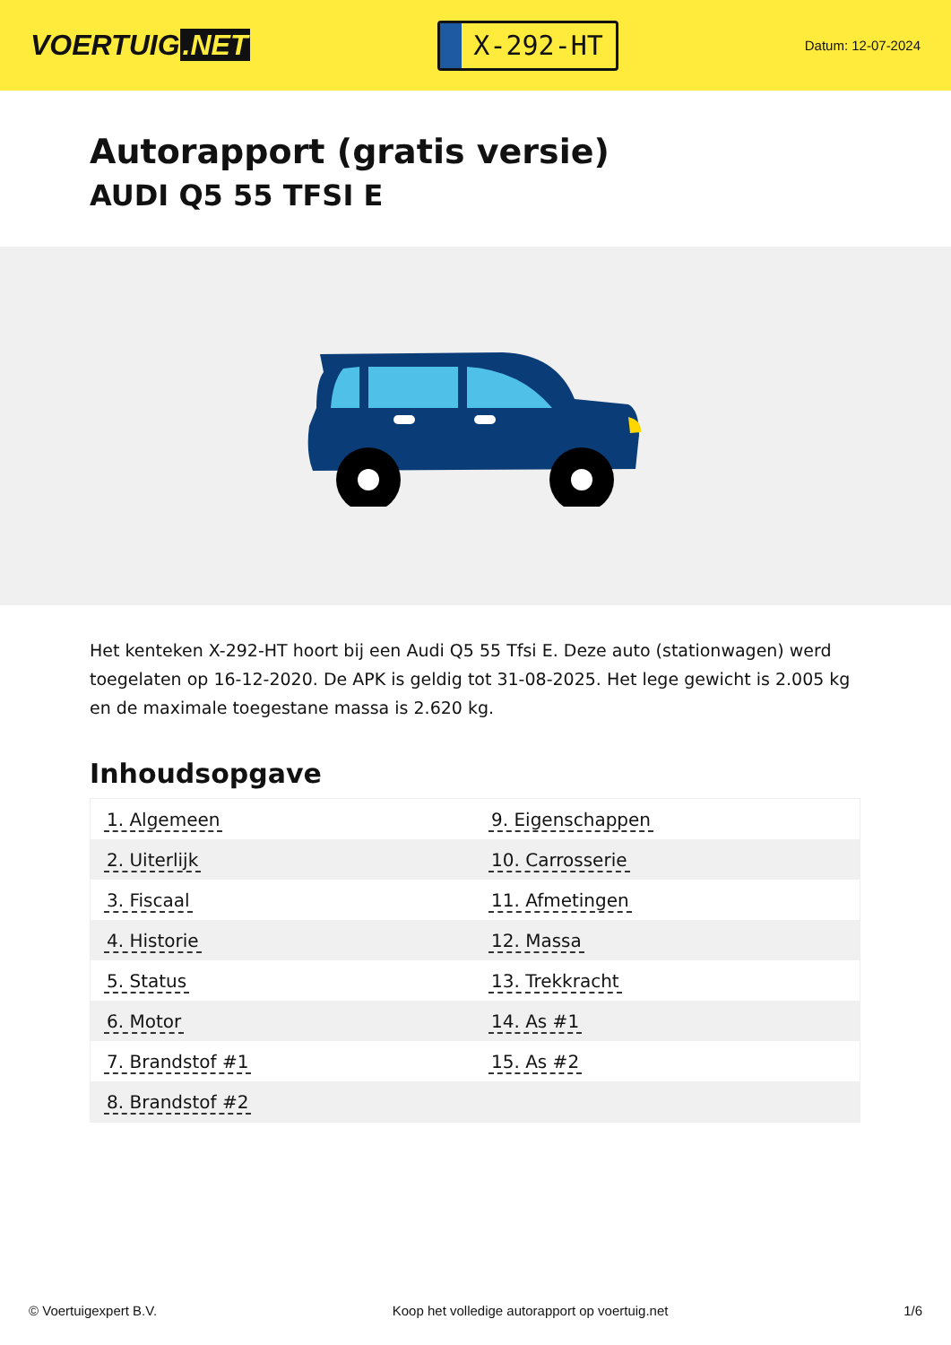VOERTUIG.NET
X-292-HT
Datum: 12-07-2024
Autorapport (gratis versie)
AUDI Q5 55 TFSI E
Het kenteken X-292-HT hoort bij een Audi Q5 55 Tfsi E. Deze auto (stationwagen) werd toegelaten op 16-12-2020. De APK is geldig tot 31-08-2025. Het lege gewicht is 2.005 kg en de maximale toegestane massa is 2.620 kg.
Inhoudsopgave
| 1. Algemeen | 9. Eigenschappen |
| 2. Uiterlijk | 10. Carrosserie |
| 3. Fiscaal | 11. Afmetingen |
| 4. Historie | 12. Massa |
| 5. Status | 13. Trekkracht |
| 6. Motor | 14. As #1 |
| 7. Brandstof #1 | 15. As #2 |
| 8. Brandstof #2 | |
© Voertuigexpert B.V. Koop het volledige autorapport op voertuig.net 1/6